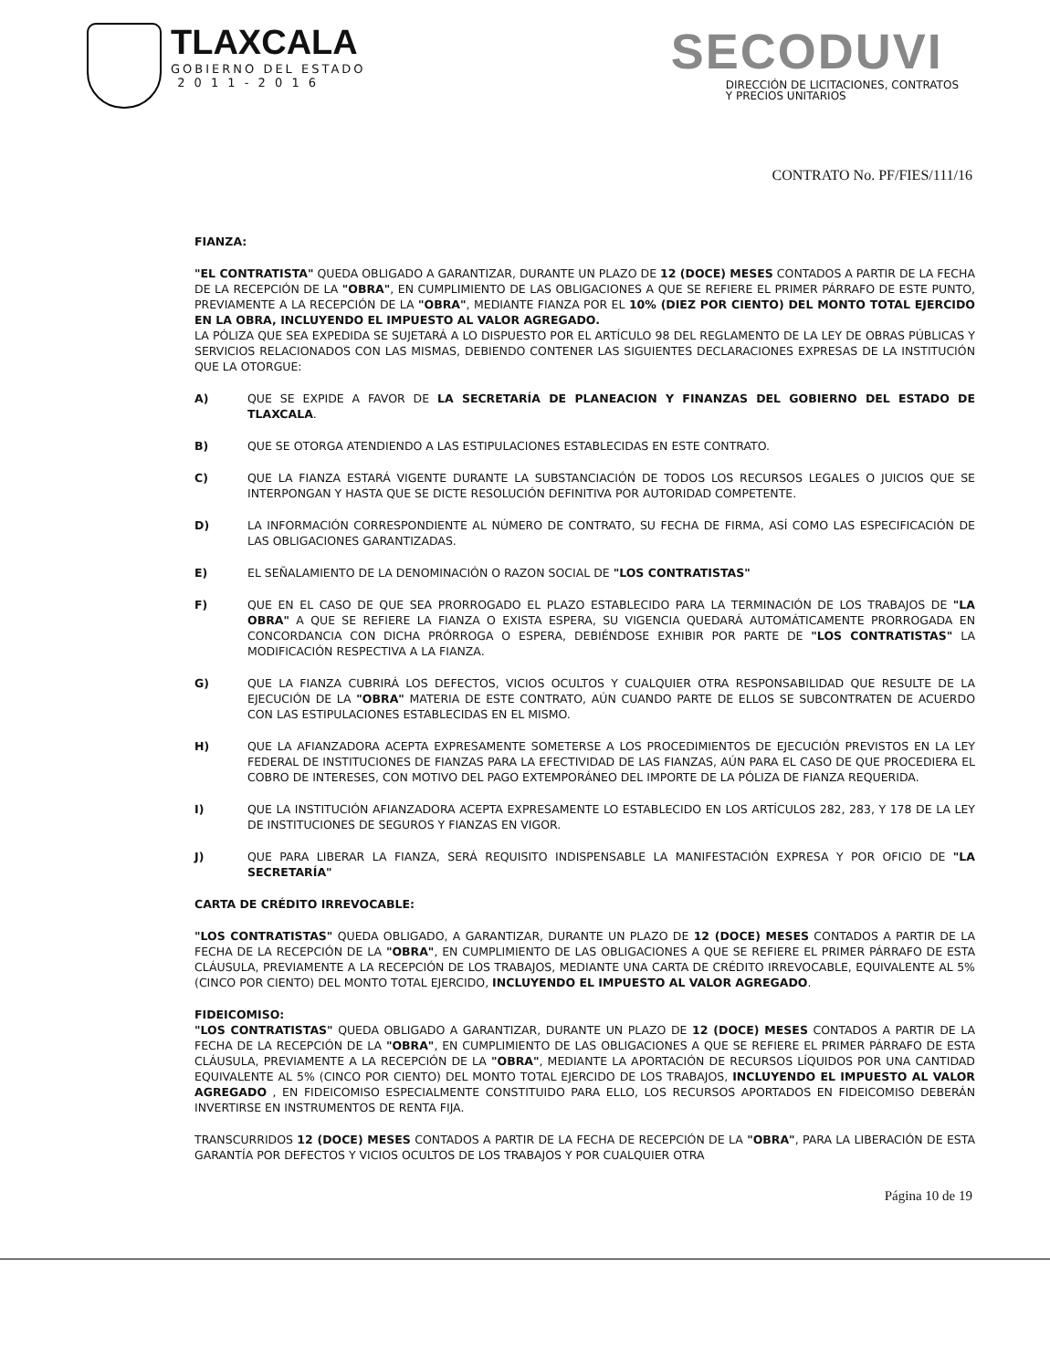TLAXCALA
GOBIERNO DEL ESTADO
2 0 1 1 - 2 0 1 6
SECODUVI
DIRECCIÓN DE LICITACIONES, CONTRATOS
Y PRECIOS UNITARIOS
CONTRATO No. PF/FIES/111/16
FIANZA:
"EL CONTRATISTA" QUEDA OBLIGADO A GARANTIZAR, DURANTE UN PLAZO DE 12 (DOCE) MESES CONTADOS A PARTIR DE LA FECHA DE LA RECEPCIÓN DE LA "OBRA", EN CUMPLIMIENTO DE LAS OBLIGACIONES A QUE SE REFIERE EL PRIMER PÁRRAFO DE ESTE PUNTO, PREVIAMENTE A LA RECEPCIÓN DE LA "OBRA", MEDIANTE FIANZA POR EL 10% (DIEZ POR CIENTO) DEL MONTO TOTAL EJERCIDO EN LA OBRA, INCLUYENDO EL IMPUESTO AL VALOR AGREGADO.
LA PÓLIZA QUE SEA EXPEDIDA SE SUJETARÁ A LO DISPUESTO POR EL ARTÍCULO 98 DEL REGLAMENTO DE LA LEY DE OBRAS PÚBLICAS Y SERVICIOS RELACIONADOS CON LAS MISMAS, DEBIENDO CONTENER LAS SIGUIENTES DECLARACIONES EXPRESAS DE LA INSTITUCIÓN QUE LA OTORGUE:
A) QUE SE EXPIDE A FAVOR DE LA SECRETARÍA DE PLANEACION Y FINANZAS DEL GOBIERNO DEL ESTADO DE TLAXCALA.
B) QUE SE OTORGA ATENDIENDO A LAS ESTIPULACIONES ESTABLECIDAS EN ESTE CONTRATO.
C) QUE LA FIANZA ESTARÁ VIGENTE DURANTE LA SUBSTANCIACIÓN DE TODOS LOS RECURSOS LEGALES O JUICIOS QUE SE INTERPONGAN Y HASTA QUE SE DICTE RESOLUCIÓN DEFINITIVA POR AUTORIDAD COMPETENTE.
D) LA INFORMACIÓN CORRESPONDIENTE AL NÚMERO DE CONTRATO, SU FECHA DE FIRMA, ASÍ COMO LAS ESPECIFICACIÓN DE LAS OBLIGACIONES GARANTIZADAS.
E) EL SEÑALAMIENTO DE LA DENOMINACIÓN O RAZON SOCIAL DE "LOS CONTRATISTAS"
F) QUE EN EL CASO DE QUE SEA PRORROGADO EL PLAZO ESTABLECIDO PARA LA TERMINACIÓN DE LOS TRABAJOS DE "LA OBRA" A QUE SE REFIERE LA FIANZA O EXISTA ESPERA, SU VIGENCIA QUEDARÁ AUTOMÁTICAMENTE PRORROGADA EN CONCORDANCIA CON DICHA PRÓRROGA O ESPERA, DEBIÉNDOSE EXHIBIR POR PARTE DE "LOS CONTRATISTAS" LA MODIFICACIÓN RESPECTIVA A LA FIANZA.
G) QUE LA FIANZA CUBRIRÁ LOS DEFECTOS, VICIOS OCULTOS Y CUALQUIER OTRA RESPONSABILIDAD QUE RESULTE DE LA EJECUCIÓN DE LA "OBRA" MATERIA DE ESTE CONTRATO, AÚN CUANDO PARTE DE ELLOS SE SUBCONTRATEN DE ACUERDO CON LAS ESTIPULACIONES ESTABLECIDAS EN EL MISMO.
H) QUE LA AFIANZADORA ACEPTA EXPRESAMENTE SOMETERSE A LOS PROCEDIMIENTOS DE EJECUCIÓN PREVISTOS EN LA LEY FEDERAL DE INSTITUCIONES DE FIANZAS PARA LA EFECTIVIDAD DE LAS FIANZAS, AÚN PARA EL CASO DE QUE PROCEDIERA EL COBRO DE INTERESES, CON MOTIVO DEL PAGO EXTEMPORÁNEO DEL IMPORTE DE LA PÓLIZA DE FIANZA REQUERIDA.
I) QUE LA INSTITUCIÓN AFIANZADORA ACEPTA EXPRESAMENTE LO ESTABLECIDO EN LOS ARTÍCULOS 282, 283, Y 178 DE LA LEY DE INSTITUCIONES DE SEGUROS Y FIANZAS EN VIGOR.
J) QUE PARA LIBERAR LA FIANZA, SERÁ REQUISITO INDISPENSABLE LA MANIFESTACIÓN EXPRESA Y POR OFICIO DE "LA SECRETARÍA"
CARTA DE CRÉDITO IRREVOCABLE:
"LOS CONTRATISTAS" QUEDA OBLIGADO, A GARANTIZAR, DURANTE UN PLAZO DE 12 (DOCE) MESES CONTADOS A PARTIR DE LA FECHA DE LA RECEPCIÓN DE LA "OBRA", EN CUMPLIMIENTO DE LAS OBLIGACIONES A QUE SE REFIERE EL PRIMER PÁRRAFO DE ESTA CLÁUSULA, PREVIAMENTE A LA RECEPCIÓN DE LOS TRABAJOS, MEDIANTE UNA CARTA DE CRÉDITO IRREVOCABLE, EQUIVALENTE AL 5% (CINCO POR CIENTO) DEL MONTO TOTAL EJERCIDO, INCLUYENDO EL IMPUESTO AL VALOR AGREGADO.
FIDEICOMISO:
"LOS CONTRATISTAS" QUEDA OBLIGADO A GARANTIZAR, DURANTE UN PLAZO DE 12 (DOCE) MESES CONTADOS A PARTIR DE LA FECHA DE LA RECEPCIÓN DE LA "OBRA", EN CUMPLIMIENTO DE LAS OBLIGACIONES A QUE SE REFIERE EL PRIMER PÁRRAFO DE ESTA CLÁUSULA, PREVIAMENTE A LA RECEPCIÓN DE LA "OBRA", MEDIANTE LA APORTACIÓN DE RECURSOS LÍQUIDOS POR UNA CANTIDAD EQUIVALENTE AL 5% (CINCO POR CIENTO) DEL MONTO TOTAL EJERCIDO DE LOS TRABAJOS, INCLUYENDO EL IMPUESTO AL VALOR AGREGADO , EN FIDEICOMISO ESPECIALMENTE CONSTITUIDO PARA ELLO, LOS RECURSOS APORTADOS EN FIDEICOMISO DEBERÁN INVERTIRSE EN INSTRUMENTOS DE RENTA FIJA.
TRANSCURRIDOS 12 (DOCE) MESES CONTADOS A PARTIR DE LA FECHA DE RECEPCIÓN DE LA "OBRA", PARA LA LIBERACIÓN DE ESTA GARANTÍA POR DEFECTOS Y VICIOS OCULTOS DE LOS TRABAJOS Y POR CUALQUIER OTRA
Página 10 de 19